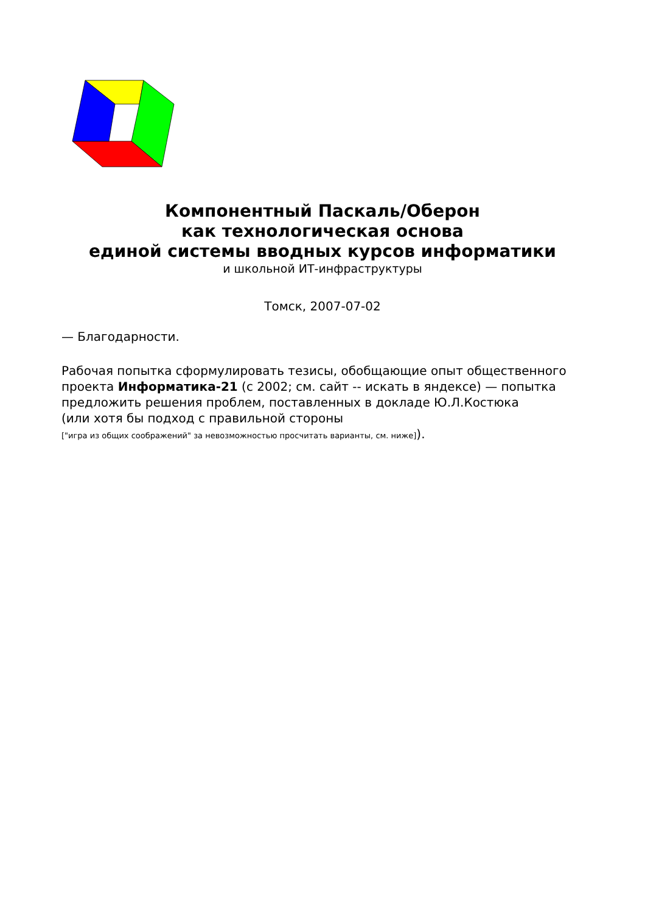Компонентный Паскаль/Оберон
как технологическая основа
единой системы вводных курсов информатики
и школьной ИТ-инфраструктуры
Томск, 2007-07-02
— Благодарности.
Рабочая попытка сформулировать тезисы, обобщающие опыт общественного проекта Информатика-21 (с 2002; см. сайт -- искать в яндексе) — попытка предложить решения проблем, поставленных в докладе Ю.Л.Костюка
(или хотя бы подход с правильной стороны
["игра из общих соображений" за невозможностью просчитать варианты, см. ниже]).